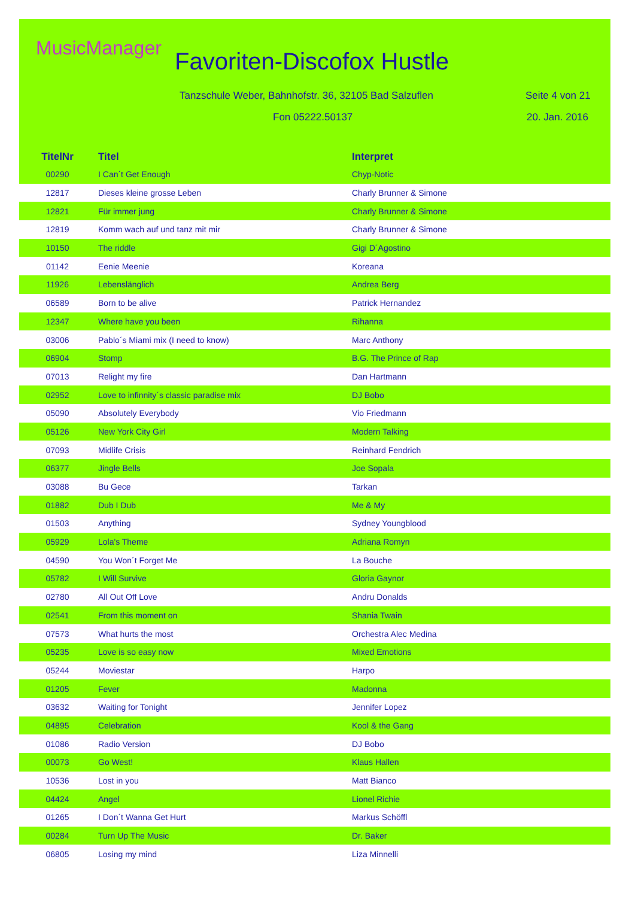MusicManager Favoriten-Discofox Hustle
Tanzschule Weber, Bahnhofstr. 36, 32105 Bad Salzuflen
Seite 4 von 21
Fon 05222.50137 20. Jan. 2016
| TitelNr | Titel | Interpret |
| --- | --- | --- |
| 00290 | I Can´t Get Enough | Chyp-Notic |
| 12817 | Dieses kleine grosse Leben | Charly Brunner & Simone |
| 12821 | Für immer jung | Charly Brunner & Simone |
| 12819 | Komm wach auf und tanz mit mir | Charly Brunner & Simone |
| 10150 | The riddle | Gigi D´Agostino |
| 01142 | Eenie Meenie | Koreana |
| 11926 | Lebenslänglich | Andrea Berg |
| 06589 | Born to be alive | Patrick Hernandez |
| 12347 | Where have you been | Rihanna |
| 03006 | Pablo´s Miami mix (I need to know) | Marc Anthony |
| 06904 | Stomp | B.G. The Prince of Rap |
| 07013 | Relight my fire | Dan Hartmann |
| 02952 | Love to infinnity´s classic paradise mix | DJ Bobo |
| 05090 | Absolutely Everybody | Vio Friedmann |
| 05126 | New York City Girl | Modern Talking |
| 07093 | Midlife Crisis | Reinhard Fendrich |
| 06377 | Jingle Bells | Joe Sopala |
| 03088 | Bu Gece | Tarkan |
| 01882 | Dub I Dub | Me & My |
| 01503 | Anything | Sydney Youngblood |
| 05929 | Lola's Theme | Adriana Romyn |
| 04590 | You Won´t Forget Me | La Bouche |
| 05782 | I Will Survive | Gloria Gaynor |
| 02780 | All Out Off Love | Andru Donalds |
| 02541 | From this moment on | Shania Twain |
| 07573 | What hurts the most | Orchestra Alec Medina |
| 05235 | Love is so easy now | Mixed Emotions |
| 05244 | Moviestar | Harpo |
| 01205 | Fever | Madonna |
| 03632 | Waiting for Tonight | Jennifer Lopez |
| 04895 | Celebration | Kool & the Gang |
| 01086 | Radio Version | DJ Bobo |
| 00073 | Go West! | Klaus Hallen |
| 10536 | Lost in you | Matt Bianco |
| 04424 | Angel | Lionel Richie |
| 01265 | I Don´t Wanna Get Hurt | Markus Schöffl |
| 00284 | Turn Up The Music | Dr. Baker |
| 06805 | Losing my mind | Liza Minnelli |